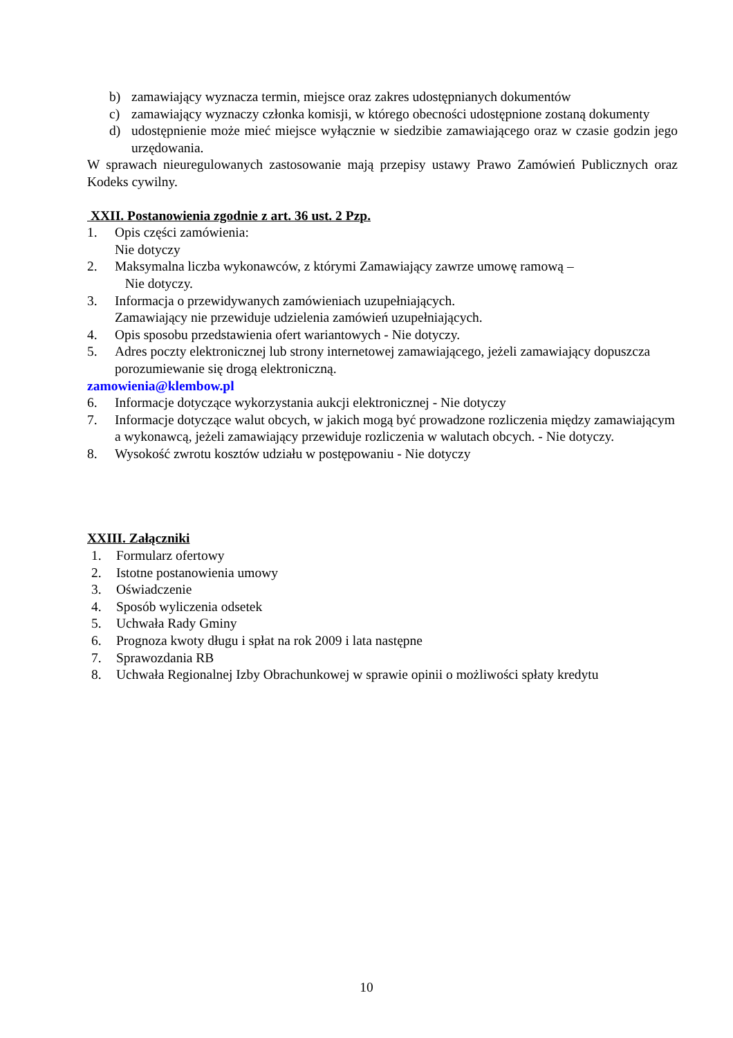b) zamawiający wyznacza termin, miejsce oraz zakres udostępnianych dokumentów
c) zamawiający wyznaczy członka komisji, w którego obecności udostępnione zostaną dokumenty
d) udostępnienie może mieć miejsce wyłącznie w siedzibie zamawiającego oraz w czasie godzin jego urzędowania.
W sprawach nieuregulowanych zastosowanie mają przepisy ustawy Prawo Zamówień Publicznych oraz Kodeks cywilny.
XXII. Postanowienia zgodnie z art. 36 ust. 2 Pzp.
1. Opis części zamówienia:
Nie dotyczy
2. Maksymalna liczba wykonawców, z którymi Zamawiający zawrze umowę ramową –
Nie dotyczy.
3. Informacja o przewidywanych zamówieniach uzupełniających.
Zamawiający nie przewiduje udzielenia zamówień uzupełniających.
4. Opis sposobu przedstawienia ofert wariantowych - Nie dotyczy.
5. Adres poczty elektronicznej lub strony internetowej zamawiającego, jeżeli zamawiający dopuszcza porozumiewanie się drogą elektroniczną.
zamowienia@klembow.pl
6. Informacje dotyczące wykorzystania aukcji elektronicznej - Nie dotyczy
7. Informacje dotyczące walut obcych, w jakich mogą być prowadzone rozliczenia między zamawiającym a wykonawcą, jeżeli zamawiający przewiduje rozliczenia w walutach obcych. - Nie dotyczy.
8. Wysokość zwrotu kosztów udziału w postępowaniu - Nie dotyczy
XXIII. Załączniki
1. Formularz ofertowy
2. Istotne postanowienia umowy
3. Oświadczenie
4. Sposób wyliczenia odsetek
5. Uchwała Rady Gminy
6. Prognoza kwoty długu i spłat na rok 2009 i lata następne
7. Sprawozdania RB
8. Uchwała Regionalnej Izby Obrachunkowej w sprawie opinii o możliwości spłaty kredytu
10